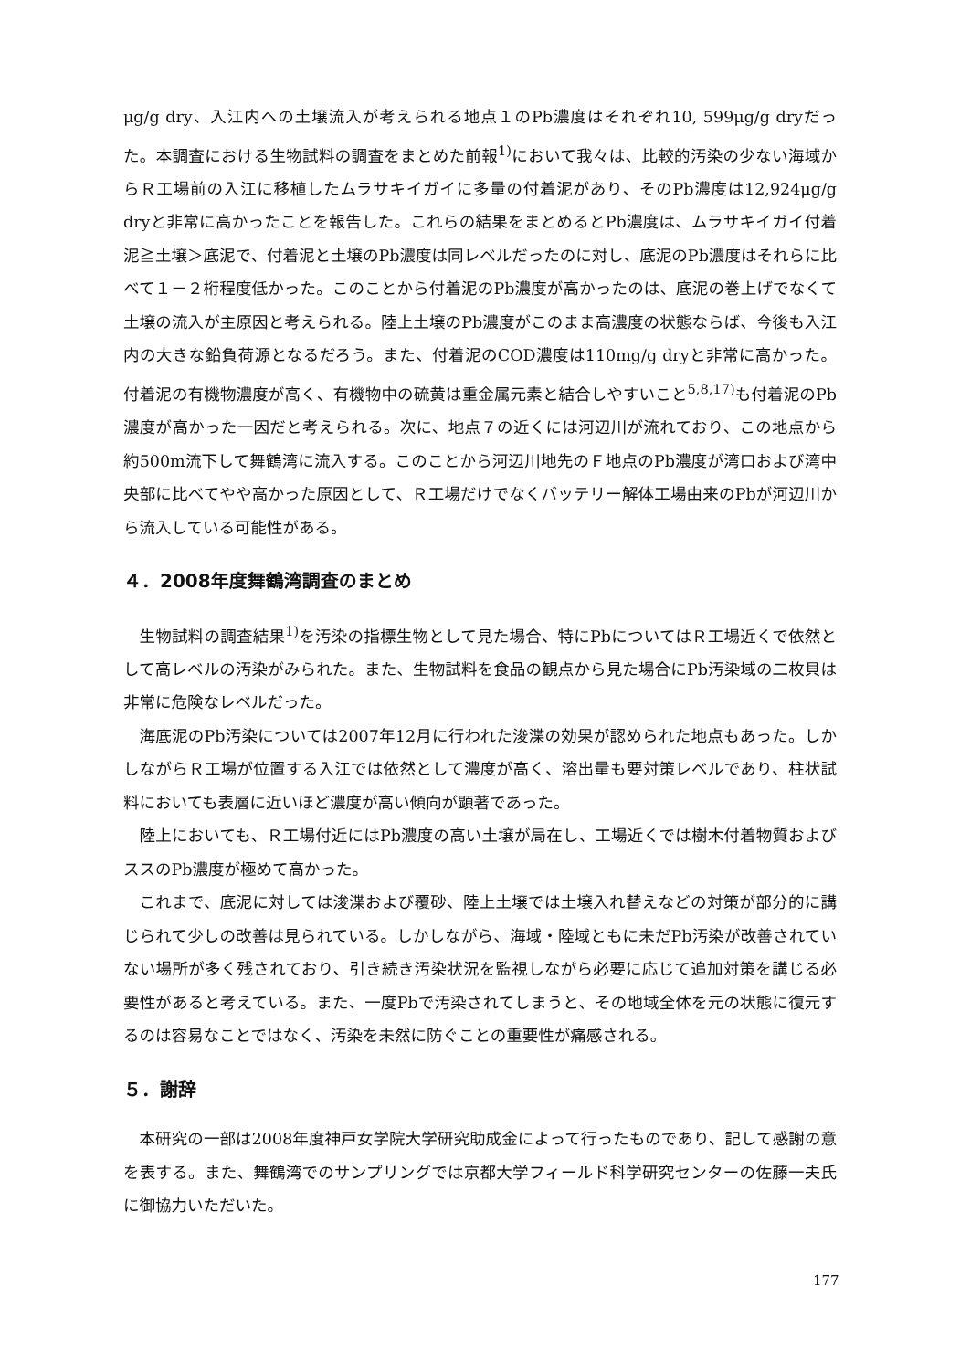μg/g dry、入江内への土壌流入が考えられる地点１のPb濃度はそれぞれ10, 599μg/g dryだった。本調査における生物試料の調査をまとめた前報<sup>1)</sup>において我々は、比較的汚染の少ない海域からＲ工場前の入江に移植したムラサキイガイに多量の付着泥があり、そのPb濃度は12,924μg/g dryと非常に高かったことを報告した。これらの結果をまとめるとPb濃度は、ムラサキイガイ付着泥≧土壌＞底泥で、付着泥と土壌のPb濃度は同レベルだったのに対し、底泥のPb濃度はそれらに比べて１－２桁程度低かった。このことから付着泥のPb濃度が高かったのは、底泥の巻上げでなくて土壌の流入が主原因と考えられる。陸上土壌のPb濃度がこのまま高濃度の状態ならば、今後も入江内の大きな鉛負荷源となるだろう。また、付着泥のCOD濃度は110mg/g dryと非常に高かった。付着泥の有機物濃度が高く、有機物中の硫黄は重金属元素と結合しやすいこと<sup>5,8,17)</sup>も付着泥のPb濃度が高かった一因だと考えられる。次に、地点７の近くには河辺川が流れており、この地点から約500m流下して舞鶴湾に流入する。このことから河辺川地先のＦ地点のPb濃度が湾口および湾中央部に比べてやや高かった原因として、Ｒ工場だけでなくバッテリー解体工場由来のPbが河辺川から流入している可能性がある。
４．2008年度舞鶴湾調査のまとめ
生物試料の調査結果<sup>1)</sup>を汚染の指標生物として見た場合、特にPbについてはＲ工場近くで依然として高レベルの汚染がみられた。また、生物試料を食品の観点から見た場合にPb汚染域の二枚貝は非常に危険なレベルだった。
海底泥のPb汚染については2007年12月に行われた浚渫の効果が認められた地点もあった。しかしながらＲ工場が位置する入江では依然として濃度が高く、溶出量も要対策レベルであり、柱状試料においても表層に近いほど濃度が高い傾向が顕著であった。
陸上においても、Ｒ工場付近にはPb濃度の高い土壌が局在し、工場近くでは樹木付着物質およびススのPb濃度が極めて高かった。
これまで、底泥に対しては浚渫および覆砂、陸上土壌では土壌入れ替えなどの対策が部分的に講じられて少しの改善は見られている。しかしながら、海域・陸域ともに未だPb汚染が改善されていない場所が多く残されており、引き続き汚染状況を監視しながら必要に応じて追加対策を講じる必要性があると考えている。また、一度Pbで汚染されてしまうと、その地域全体を元の状態に復元するのは容易なことではなく、汚染を未然に防ぐことの重要性が痛感される。
５．謝辞
本研究の一部は2008年度神戸女学院大学研究助成金によって行ったものであり、記して感謝の意を表する。また、舞鶴湾でのサンプリングでは京都大学フィールド科学研究センターの佐藤一夫氏に御協力いただいた。
177